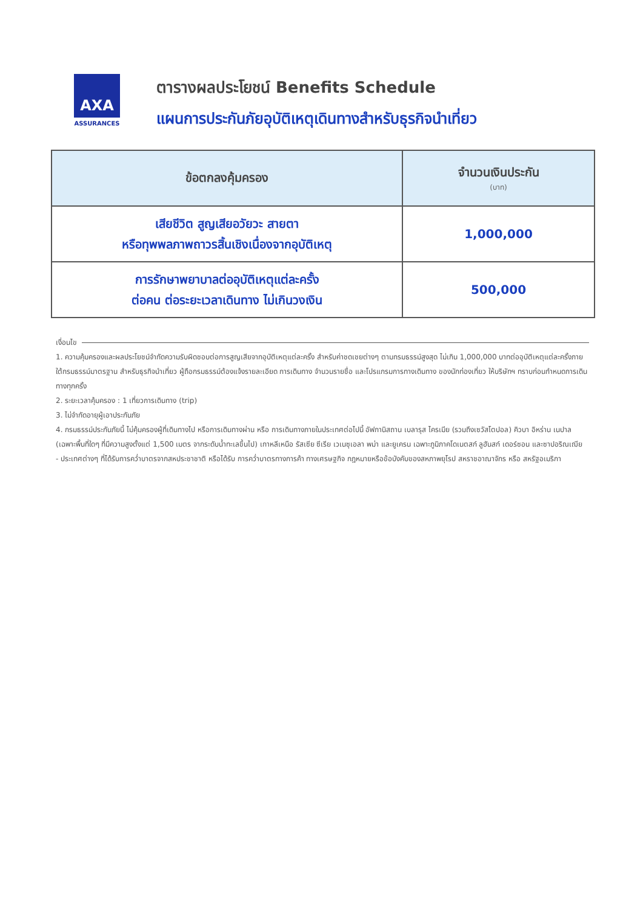AXA
ASSURANCES
ตารางผลประโยชน์ Benefits Schedule
แผนการประกันภัยอุบัติเหตุเดินทางสำหรับธุรกิจนำเที่ยว
| ข้อตกลงคุ้มครอง | จำนวนเงินประกัน (บาท) |
| --- | --- |
| เสียชีวิต สูญเสียอวัยวะ สายตา หรือทุพพลภาพถาวรสิ้นเชิงเนื่องจากอุบัติเหตุ | 1,000,000 |
| การรักษาพยาบาลต่ออุบัติเหตุแต่ละครั้ง ต่อคน ต่อระยะเวลาเดินทาง ไม่เกินวงเงิน | 500,000 |
เงื่อนไข
1. ความคุ้มครองและผลประโยชน์จำกัดความรับผิดชอบต่อการสูญเสียจากอุบัติเหตุแต่ละครั้ง สำหรับค่าชดเชยต่างๆ ตามกรมธรรม์สูงสุด ไม่เกิน 1,000,000 บาทต่ออุบัติเหตุแต่ละครั้งภายใต้กรมธรรม์มาตรฐาน สำหรับธุรกิจนำเที่ยว ผู้ถือกรมธรรม์ต้องแจ้งรายละเอียด การเดินทาง จำนวนรายชื่อ และโปรแกรมการทางเดินทาง ของนักท่องเที่ยว ให้บริษัทฯ ทราบก่อนกำหนดการเดินทางทุกครั้ง
2. ระยะเวลาคุ้มครอง : 1 เที่ยวการเดินทาง (trip)
3. ไม่จำกัดอายุผู้เอาประกันภัย
4. กรมธรรม์ประกันภัยนี้ ไม่คุ้มครองผู้ที่เดินทางไป หรือการเดินทางผ่าน หรือ การเดินทางภายในประเทศต่อไปนี้ อัฟกานิสถาน เบลารุส ไครเมีย (รวมถึงเซวัสโตปอล) คิวบา อิหร่าน เนปาล (เฉพาะพื้นที่ใดๆ ที่มีความสูงตั้งแต่ 1,500 เมตร จากระดับน้ำทะเลขึ้นไป) เกาหลีเหนือ รัสเซีย ซีเรีย เวเนซุเอลา พม่า และยูเครน เฉพาะภูมิภาคโดเนตสก์ ลูฮันสก์ เดอร์ซอน และซาปอริณเฌีย
- ประเทศต่างๆ ที่ได้รับการคว่ำบาตรจากสหประชาชาติ หรือได้รับ การคว่ำบาตรทางการค้า ทางเศรษฐกิจ กฎหมายหรือข้อบังคับของสหภาพยุโรป สหราชอาณาจักร หรือ สหรัฐอเมริกา